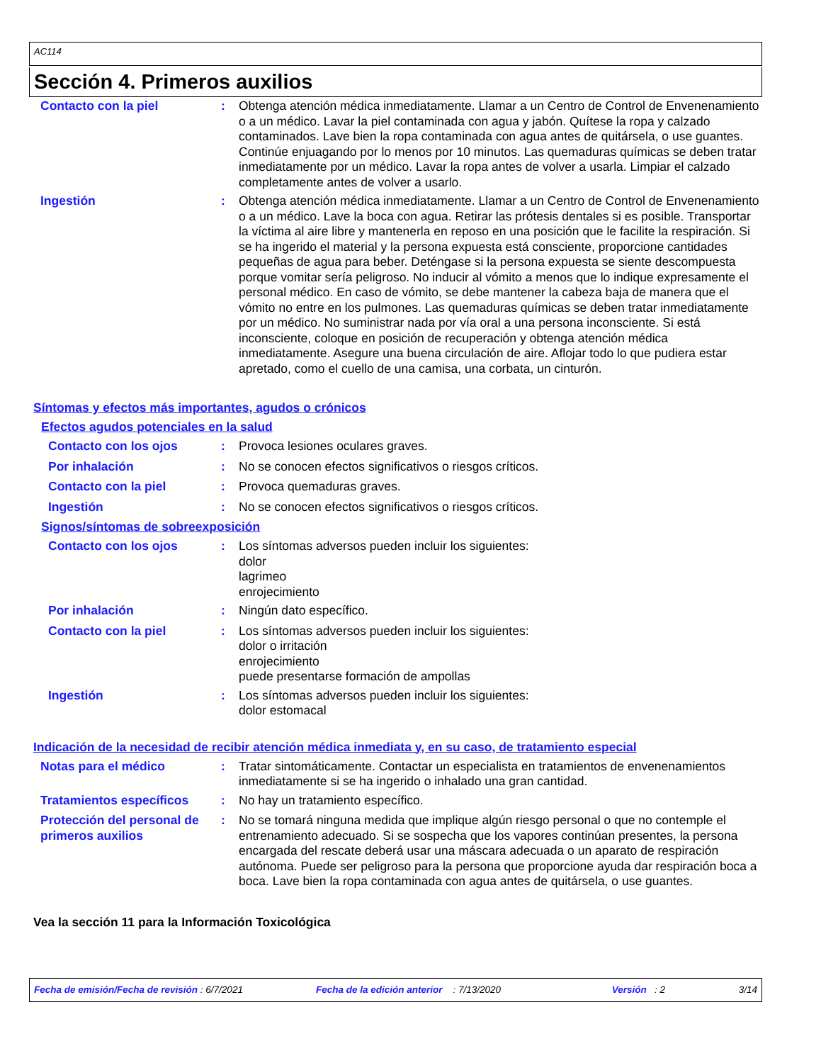AC114
Sección 4. Primeros auxilios
Contacto con la piel : Obtenga atención médica inmediatamente. Llamar a un Centro de Control de Envenenamiento o a un médico. Lavar la piel contaminada con agua y jabón. Quítese la ropa y calzado contaminados. Lave bien la ropa contaminada con agua antes de quitársela, o use guantes. Continúe enjuagando por lo menos por 10 minutos. Las quemaduras químicas se deben tratar inmediatamente por un médico. Lavar la ropa antes de volver a usarla. Limpiar el calzado completamente antes de volver a usarlo.
Ingestión : Obtenga atención médica inmediatamente. Llamar a un Centro de Control de Envenenamiento o a un médico. Lave la boca con agua. Retirar las prótesis dentales si es posible. Transportar la víctima al aire libre y mantenerla en reposo en una posición que le facilite la respiración. Si se ha ingerido el material y la persona expuesta está consciente, proporcione cantidades pequeñas de agua para beber. Deténgase si la persona expuesta se siente descompuesta porque vomitar sería peligroso. No inducir al vómito a menos que lo indique expresamente el personal médico. En caso de vómito, se debe mantener la cabeza baja de manera que el vómito no entre en los pulmones. Las quemaduras químicas se deben tratar inmediatamente por un médico. No suministrar nada por vía oral a una persona inconsciente. Si está inconsciente, coloque en posición de recuperación y obtenga atención médica inmediatamente. Asegure una buena circulación de aire. Aflojar todo lo que pudiera estar apretado, como el cuello de una camisa, una corbata, un cinturón.
Síntomas y efectos más importantes, agudos o crónicos
Efectos agudos potenciales en la salud
Contacto con los ojos : Provoca lesiones oculares graves.
Por inhalación : No se conocen efectos significativos o riesgos críticos.
Contacto con la piel : Provoca quemaduras graves.
Ingestión : No se conocen efectos significativos o riesgos críticos.
Signos/síntomas de sobreexposición
Contacto con los ojos : Los síntomas adversos pueden incluir los siguientes:
dolor
lagrimeo
enrojecimiento
Por inhalación : Ningún dato específico.
Contacto con la piel : Los síntomas adversos pueden incluir los siguientes:
dolor o irritación
enrojecimiento
puede presentarse formación de ampollas
Ingestión : Los síntomas adversos pueden incluir los siguientes:
dolor estomacal
Indicación de la necesidad de recibir atención médica inmediata y, en su caso, de tratamiento especial
Notas para el médico : Tratar sintomáticamente. Contactar un especialista en tratamientos de envenenamientos inmediatamente si se ha ingerido o inhalado una gran cantidad.
Tratamientos específicos : No hay un tratamiento específico.
Protección del personal de primeros auxilios
: No se tomará ninguna medida que implique algún riesgo personal o que no contemple el entrenamiento adecuado. Si se sospecha que los vapores continúan presentes, la persona encargada del rescate deberá usar una máscara adecuada o un aparato de respiración autónoma. Puede ser peligroso para la persona que proporcione ayuda dar respiración boca a boca. Lave bien la ropa contaminada con agua antes de quitársela, o use guantes.
Vea la sección 11 para la Información Toxicológica
Fecha de emisión/Fecha de revisión : 6/7/2021 Fecha de la edición anterior : 7/13/2020 Versión : 2 3/14